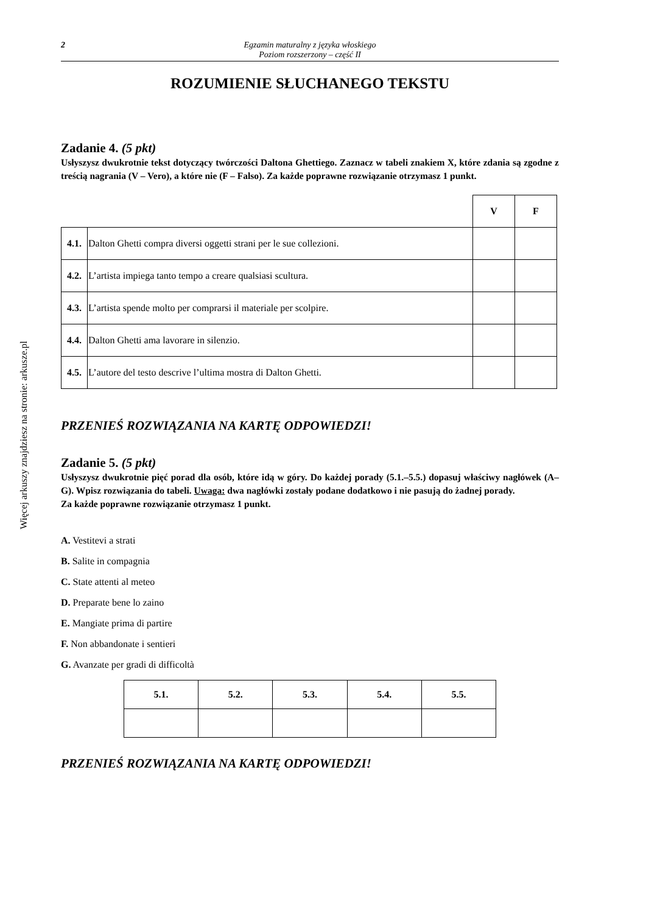Więcej arkuszy znajdziesz na stronie: arkusze.pl
2 Egzamin maturalny z języka włoskiego
Poziom rozszerzony – część II
ROZUMIENIE SŁUCHANEGO TEKSTU
Zadanie 4. (5 pkt)
Usłyszysz dwukrotnie tekst dotyczący twórczości Daltona Ghettiego. Zaznacz w tabeli znakiem X, które zdania są zgodne z treścią nagrania (V – Vero), a które nie (F – Falso). Za każde poprawne rozwiązanie otrzymasz 1 punkt.
| | | V | F |
| 4.1. | Dalton Ghetti compra diversi oggetti strani per le sue collezioni. | | |
| 4.2. | L’artista impiega tanto tempo a creare qualsiasi scultura. | | |
| 4.3. | L’artista spende molto per comprarsi il materiale per scolpire. | | |
| 4.4. | Dalton Ghetti ama lavorare in silenzio. | | |
| 4.5. | L’autore del testo descrive l’ultima mostra di Dalton Ghetti. | | |
PRZENIEŚ ROZWIĄZANIA NA KARTĘ ODPOWIEDZI!
Zadanie 5. (5 pkt)
Usłyszysz dwukrotnie pięć porad dla osób, które idą w góry. Do każdej porady (5.1.–5.5.) dopasuj właściwy nagłówek (A–G). Wpisz rozwiązania do tabeli. Uwaga: dwa nagłówki zostały podane dodatkowo i nie pasują do żadnej porady.
Za każde poprawne rozwiązanie otrzymasz 1 punkt.
A. Vestitevi a strati
B. Salite in compagnia
C. State attenti al meteo
D. Preparate bene lo zaino
E. Mangiate prima di partire
F. Non abbandonate i sentieri
G. Avanzate per gradi di difficoltà
| 5.1. | 5.2. | 5.3. | 5.4. | 5.5. |
| --- | --- | --- | --- | --- |
PRZENIEŚ ROZWIĄZANIA NA KARTĘ ODPOWIEDZI!